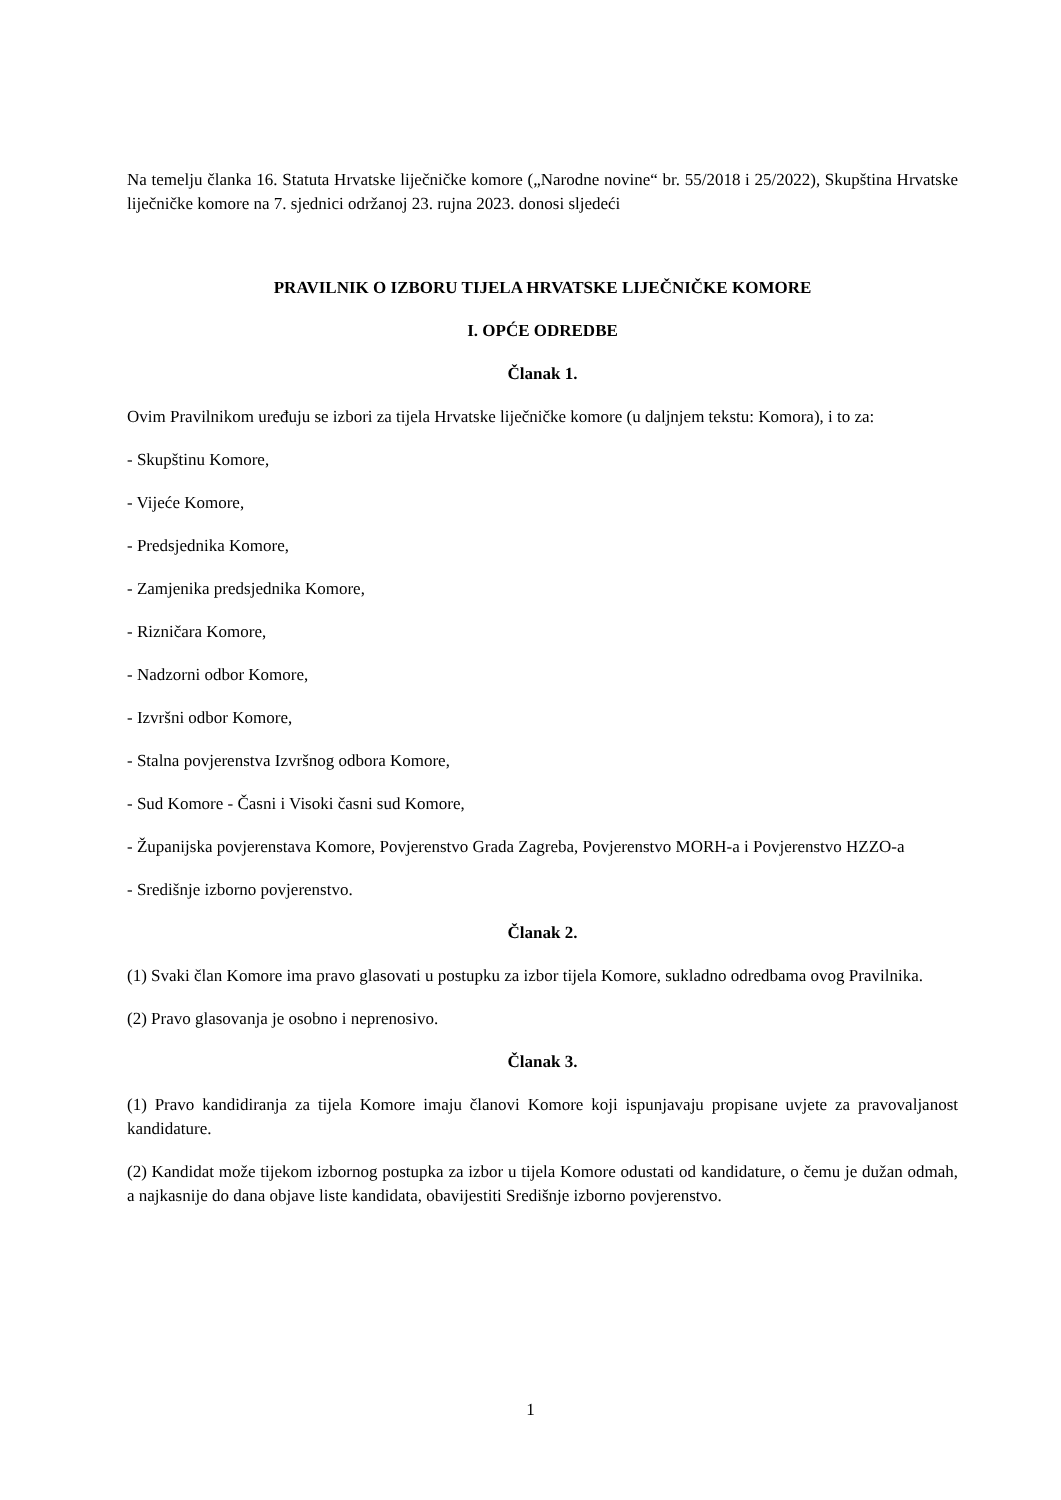Na temelju članka 16. Statuta Hrvatske liječničke komore („Narodne novine“ br. 55/2018 i 25/2022), Skupština Hrvatske liječničke komore na 7. sjednici održanoj 23. rujna 2023. donosi sljedeći
PRAVILNIK O IZBORU TIJELA HRVATSKE LIJEČNIČKE KOMORE
I. OPĆE ODREDBE
Članak 1.
Ovim Pravilnikom uređuju se izbori za tijela Hrvatske liječničke komore (u daljnjem tekstu: Komora), i to za:
- Skupštinu Komore,
- Vijeće Komore,
- Predsjednika Komore,
- Zamjenika predsjednika Komore,
- Rizničara Komore,
- Nadzorni odbor Komore,
- Izvršni odbor Komore,
- Stalna povjerenstva Izvršnog odbora Komore,
- Sud Komore - Časni i Visoki časni sud Komore,
- Županijska povjerenstava Komore, Povjerenstvo Grada Zagreba, Povjerenstvo MORH-a i Povjerenstvo HZZO-a
- Središnje izborno povjerenstvo.
Članak 2.
(1) Svaki član Komore ima pravo glasovati u postupku za izbor tijela Komore, sukladno odredbama ovog Pravilnika.
(2) Pravo glasovanja je osobno i neprenosivo.
Članak 3.
(1) Pravo kandidiranja za tijela Komore imaju članovi Komore koji ispunjavaju propisane uvjete za pravovaljanost kandidature.
(2) Kandidat može tijekom izbornog postupka za izbor u tijela Komore odustati od kandidature, o čemu je dužan odmah, a najkasnije do dana objave liste kandidata, obavijestiti Središnje izborno povjerenstvo.
1